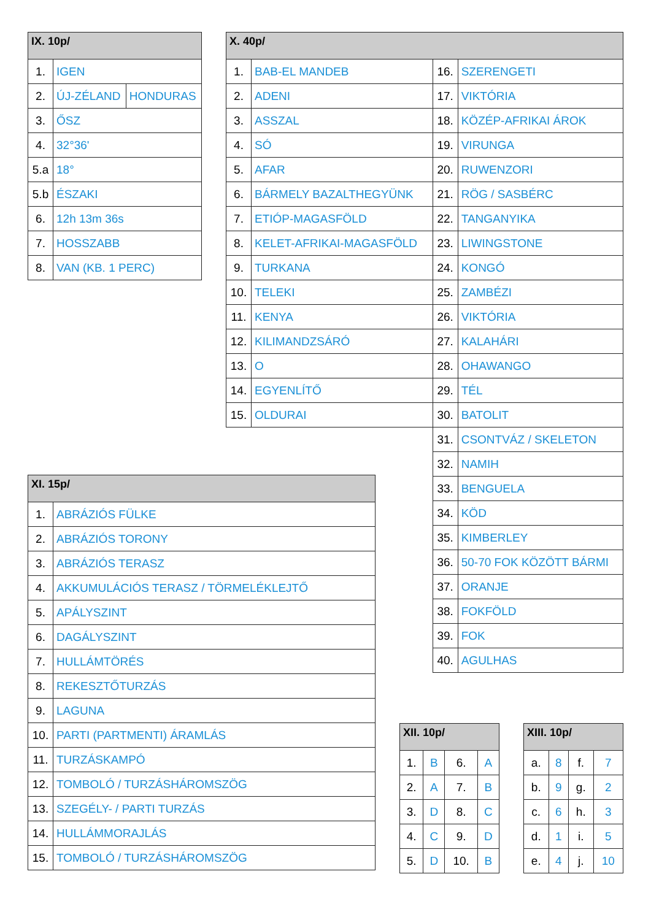| IX. 10p/ | | |
| --- | --- | --- |
| 1. | IGEN | |
| 2. | ÚJ-ZÉLAND | HONDURAS |
| 3. | ŐSZ | |
| 4. | 32°36' | |
| 5.a | 18° | |
| 5.b | ÉSZAKI | |
| 6. | 12h 13m 36s | |
| 7. | HOSSZABB | |
| 8. | VAN (KB. 1 PERC) | |
| X. 40p/ | | | |
| --- | --- | --- | --- |
| 1. | BAB-EL MANDEB | 16. | SZERENGETI |
| 2. | ADENI | 17. | VIKTÓRIA |
| 3. | ASSZAL | 18. | KÖZÉP-AFRIKAI ÁROK |
| 4. | SÓ | 19. | VIRUNGA |
| 5. | AFAR | 20. | RUWENZORI |
| 6. | BÁRMELY BAZALTHEGYÜNK | 21. | RÖG / SASBÉRC |
| 7. | ETIÓP-MAGASFÖLD | 22. | TANGANYIKA |
| 8. | KELET-AFRIKAI-MAGASFÖLD | 23. | LIWINGSTONE |
| 9. | TURKANA | 24. | KONGÓ |
| 10. | TELEKI | 25. | ZAMBÉZI |
| 11. | KENYA | 26. | VIKTÓRIA |
| 12. | KILIMANDZSÁRÓ | 27. | KALAHÁRI |
| 13. | O | 28. | OHAWANGO |
| 14. | EGYENLÍTŐ | 29. | TÉL |
| 15. | OLDURAI | 30. | BATOLIT |
| | | 31. | CSONTVÁZ / SKELETON |
| | | 32. | NAMIH |
| | | 33. | BENGUELA |
| | | 34. | KÖD |
| | | 35. | KIMBERLEY |
| | | 36. | 50-70 FOK KÖZÖTT BÁRMI |
| | | 37. | ORANJE |
| | | 38. | FOKFÖLD |
| | | 39. | FOK |
| | | 40. | AGULHAS |
| XI. 15p/ | |
| --- | --- |
| 1. | ABRÁZIÓS FÜLKE |
| 2. | ABRÁZIÓS TORONY |
| 3. | ABRÁZIÓS TERASZ |
| 4. | AKKUMULÁCIÓS TERASZ / TÖRMELÉKLEJTŐ |
| 5. | APÁLYSZINT |
| 6. | DAGÁLYSZINT |
| 7. | HULLÁMTÖRÉS |
| 8. | REKESZTŐTURZÁS |
| 9. | LAGUNA |
| 10. | PARTI (PARTMENTI) ÁRAMLÁS |
| 11. | TURZÁSKAMPÓ |
| 12. | TOMBOLÓ / TURZÁSHÁROMSZÖG |
| 13. | SZEGÉLY- / PARTI TURZÁS |
| 14. | HULLÁMMORAJLÁS |
| 15. | TOMBOLÓ / TURZÁSHÁROMSZÖG |
| XII. 10p/ | | | |
| --- | --- | --- | --- |
| 1. | B | 6. | A |
| 2. | A | 7. | B |
| 3. | D | 8. | C |
| 4. | C | 9. | D |
| 5. | D | 10. | B |
| XIII. 10p/ | | | |
| --- | --- | --- | --- |
| a. | 8 | f. | 7 |
| b. | 9 | g. | 2 |
| c. | 6 | h. | 3 |
| d. | 1 | i. | 5 |
| e. | 4 | j. | 10 |